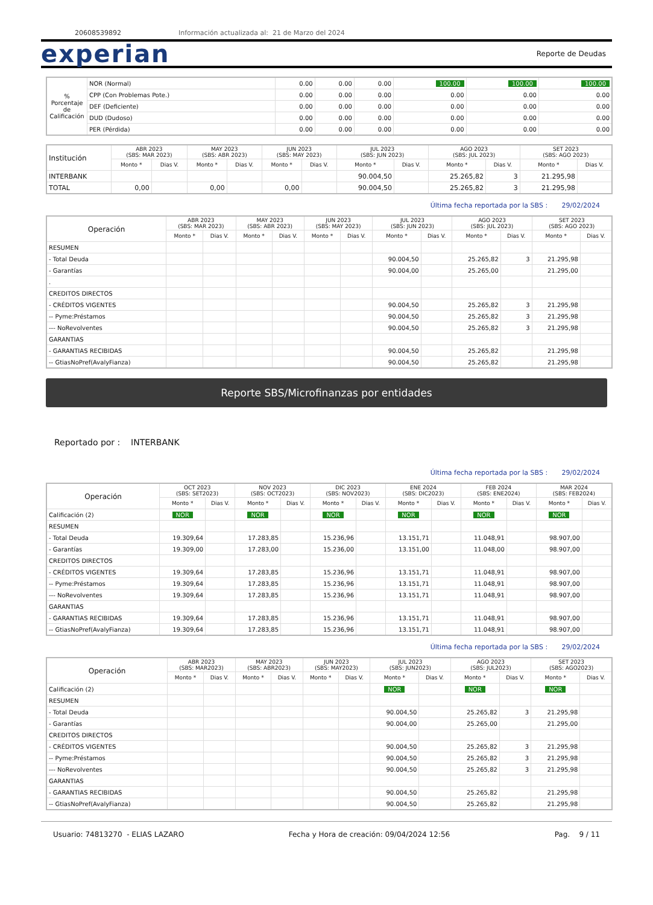20608539892 Información actualizada al: 21 de Marzo del 2024
experian
Reporte de Deudas
| % Porcentaje de Calificación | NOR (Normal) | 0.00 | 0.00 | 0.00 | 100.00 | 100.00 | 100.00 |
| | CPP (Con Problemas Pote.) | 0.00 | 0.00 | 0.00 | 0.00 | 0.00 | 0.00 |
| | DEF (Deficiente) | 0.00 | 0.00 | 0.00 | 0.00 | 0.00 | 0.00 |
| | DUD (Dudoso) | 0.00 | 0.00 | 0.00 | 0.00 | 0.00 | 0.00 |
| | PER (Pérdida) | 0.00 | 0.00 | 0.00 | 0.00 | 0.00 | 0.00 |
| Institución | ABR 2023 (SBS: MAR 2023) | | MAY 2023 (SBS: ABR 2023) | | JUN 2023 (SBS: MAY 2023) | | JUL 2023 (SBS: JUN 2023) | | AGO 2023 (SBS: JUL 2023) | | SET 2023 (SBS: AGO 2023) | |
| --- | --- | --- | --- | --- | --- | --- | --- | --- | --- | --- | --- | --- |
| | Monto * | Dias V. | Monto * | Dias V. | Monto * | Dias V. | Monto * | Dias V. | Monto * | Dias V. | Monto * | Dias V. |
| INTERBANK | | | | | | | 90.004,50 | | 25.265,82 | 3 | 21.295,98 | |
| TOTAL | 0,00 | | 0,00 | | 0,00 | | 90.004,50 | | 25.265,82 | 3 | 21.295,98 | |
Última fecha reportada por la SBS : 29/02/2024
| Operación | ABR 2023 (SBS: MAR 2023) | | MAY 2023 (SBS: ABR 2023) | | JUN 2023 (SBS: MAY 2023) | | JUL 2023 (SBS: JUN 2023) | | AGO 2023 (SBS: JUL 2023) | | SET 2023 (SBS: AGO 2023) | |
| --- | --- | --- | --- | --- | --- | --- | --- | --- | --- | --- | --- | --- |
| | Monto * | Dias V. | Monto * | Dias V. | Monto * | Dias V. | Monto * | Dias V. | Monto * | Dias V. | Monto * | Dias V. |
| RESUMEN | | | | | | | | | | | | |
| - Total Deuda | | | | | | | 90.004,50 | | 25.265,82 | 3 | 21.295,98 | |
| - Garantías | | | | | | | 90.004,00 | | 25.265,00 | | 21.295,00 | |
| . | | | | | | | | | | | | |
| CREDITOS DIRECTOS | | | | | | | | | | | | |
| - CRÉDITOS VIGENTES | | | | | | | 90.004,50 | | 25.265,82 | 3 | 21.295,98 | |
| -- Pyme:Préstamos | | | | | | | 90.004,50 | | 25.265,82 | 3 | 21.295,98 | |
| --- NoRevolventes | | | | | | | 90.004,50 | | 25.265,82 | 3 | 21.295,98 | |
| GARANTIAS | | | | | | | | | | | | |
| - GARANTIAS RECIBIDAS | | | | | | | 90.004,50 | | 25.265,82 | | 21.295,98 | |
| -- GtiasNoPref(AvalyFianza) | | | | | | | 90.004,50 | | 25.265,82 | | 21.295,98 | |
Reporte SBS/Microfinanzas por entidades
Reportado por : INTERBANK
Última fecha reportada por la SBS : 29/02/2024
| Operación | OCT 2023 (SBS: SET2023) | | NOV 2023 (SBS: OCT2023) | | DIC 2023 (SBS: NOV2023) | | ENE 2024 (SBS: DIC2023) | | FEB 2024 (SBS: ENE2024) | | MAR 2024 (SBS: FEB2024) | |
| --- | --- | --- | --- | --- | --- | --- | --- | --- | --- | --- | --- | --- |
| | Monto * | Dias V. | Monto * | Dias V. | Monto * | Dias V. | Monto * | Dias V. | Monto * | Dias V. | Monto * | Dias V. |
| Calificación (2) | NOR | | NOR | | NOR | | NOR | | NOR | | NOR | |
| RESUMEN | | | | | | | | | | | | |
| - Total Deuda | 19.309,64 | | 17.283,85 | | 15.236,96 | | 13.151,71 | | 11.048,91 | | 98.907,00 | |
| - Garantías | 19.309,00 | | 17.283,00 | | 15.236,00 | | 13.151,00 | | 11.048,00 | | 98.907,00 | |
| CREDITOS DIRECTOS | | | | | | | | | | | | |
| - CRÉDITOS VIGENTES | 19.309,64 | | 17.283,85 | | 15.236,96 | | 13.151,71 | | 11.048,91 | | 98.907,00 | |
| -- Pyme:Préstamos | 19.309,64 | | 17.283,85 | | 15.236,96 | | 13.151,71 | | 11.048,91 | | 98.907,00 | |
| --- NoRevolventes | 19.309,64 | | 17.283,85 | | 15.236,96 | | 13.151,71 | | 11.048,91 | | 98.907,00 | |
| GARANTIAS | | | | | | | | | | | | |
| - GARANTIAS RECIBIDAS | 19.309,64 | | 17.283,85 | | 15.236,96 | | 13.151,71 | | 11.048,91 | | 98.907,00 | |
| -- GtiasNoPref(AvalyFianza) | 19.309,64 | | 17.283,85 | | 15.236,96 | | 13.151,71 | | 11.048,91 | | 98.907,00 | |
Última fecha reportada por la SBS : 29/02/2024
| Operación | ABR 2023 (SBS: MAR2023) | | MAY 2023 (SBS: ABR2023) | | JUN 2023 (SBS: MAY2023) | | JUL 2023 (SBS: JUN2023) | | AGO 2023 (SBS: JUL2023) | | SET 2023 (SBS: AGO2023) | |
| --- | --- | --- | --- | --- | --- | --- | --- | --- | --- | --- | --- | --- |
| | Monto * | Dias V. | Monto * | Dias V. | Monto * | Dias V. | Monto * | Dias V. | Monto * | Dias V. | Monto * | Dias V. |
| Calificación (2) | | | | | | | NOR | | NOR | | NOR | |
| RESUMEN | | | | | | | | | | | | |
| - Total Deuda | | | | | | | 90.004,50 | | 25.265,82 | 3 | 21.295,98 | |
| - Garantías | | | | | | | 90.004,00 | | 25.265,00 | | 21.295,00 | |
| CREDITOS DIRECTOS | | | | | | | | | | | | |
| - CRÉDITOS VIGENTES | | | | | | | 90.004,50 | | 25.265,82 | 3 | 21.295,98 | |
| -- Pyme:Préstamos | | | | | | | 90.004,50 | | 25.265,82 | 3 | 21.295,98 | |
| --- NoRevolventes | | | | | | | 90.004,50 | | 25.265,82 | 3 | 21.295,98 | |
| GARANTIAS | | | | | | | | | | | | |
| - GARANTIAS RECIBIDAS | | | | | | | 90.004,50 | | 25.265,82 | | 21.295,98 | |
| -- GtiasNoPref(AvalyFianza) | | | | | | | 90.004,50 | | 25.265,82 | | 21.295,98 | |
Usuario: 74813270 - ELIAS LAZARO Fecha y Hora de creación: 09/04/2024 12:56 Pag. 9 / 11